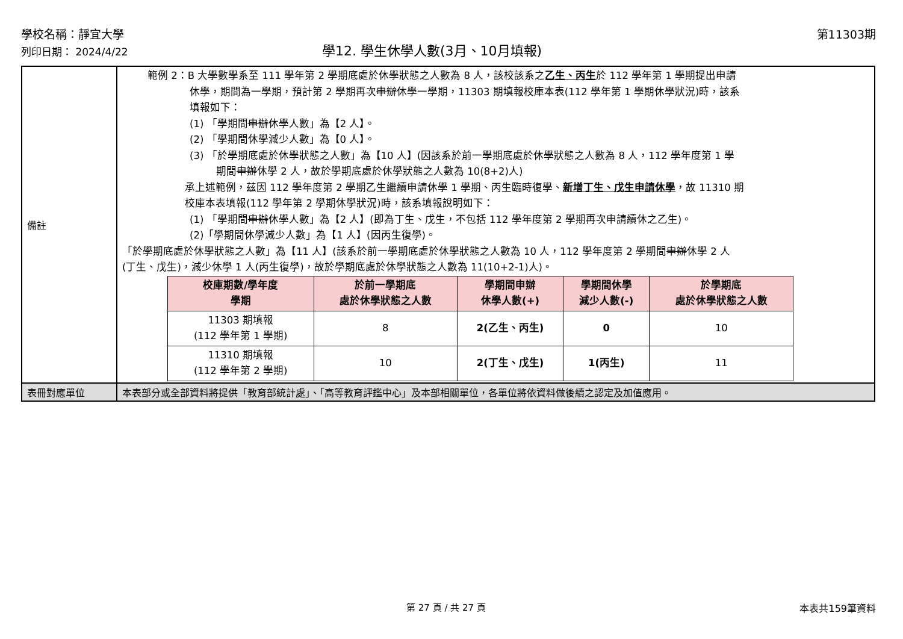學校名稱：靜宜大學 第11303期
列印日期： 2024/4/22 學12. 學生休學人數(3月、10月填報)
| 備註 | 範例 2：B 大學數學系至 111 學年第 2 學期底處於休學狀態之人數為 8 人，該校該系之 乙生、丙生 於 112 學年第 1 學期提出申請 休學，期間為一學期，預計第 2 學期再次 申辦 休學一學期，11303 期填報校庫本表(112 學年第 1 學期休學狀況)時，該系 填報如下： (1) 「學期間 申辦 休學人數」為【2 人】。 (2) 「學期間休學減少人數」為【0 人】。 (3) 「於學期底處於休學狀態之人數」為【10 人】(因該系於前一學期底處於休學狀態之人數為 8 人，112 學年度第 1 學 期間 申辦 休學 2 人，故於學期底處於休學狀態之人數為 10(8+2)人) 承上述範例，茲因 112 學年度第 2 學期乙生繼續申請休學 1 學期、丙生臨時復學、 新增丁生、戊生申請休學 ，故 11310 期 校庫本表填報(112 學年第 2 學期休學狀況)時，該系填報說明如下： (1) 「學期間 申辦 休學人數」為【2 人】(即為丁生、戊生，不包括 112 學年度第 2 學期再次申請續休之乙生)。 (2)「學期間休學減少人數」為【1 人】(因丙生復學)。 「於學期底處於休學狀態之人數」為【11 人】(該系於前一學期底處於休學狀態之人數為 10 人，112 學年度第 2 學期間 申辦 休學 2 人 (丁生、戊生)，減少休學 1 人(丙生復學)，故於學期底處於休學狀態之人數為 11(10+2-1)人)。 / 校庫期數/學年度 學期 / 於前一學期底 處於休學狀態之人數 / 學期間申辦 休學人數(+) / 學期間休學 減少人數(-) / 於學期底 處於休學狀態之人數 / / --- / --- / --- / --- / --- / / 11303 期填報 (112 學年第 1 學期) / 8 / 2(乙生、丙生) / 0 / 10 / / 11310 期填報 (112 學年第 2 學期) / 10 / 2(丁生、戊生) / 1(丙生) / 11 / |
| 表冊對應單位 | 本表部分或全部資料將提供「教育部統計處」、「高等教育評鑑中心」及本部相關單位，各單位將依資料做後續之認定及加值應用。 |
第 27 頁 / 共 27 頁 本表共159筆資料